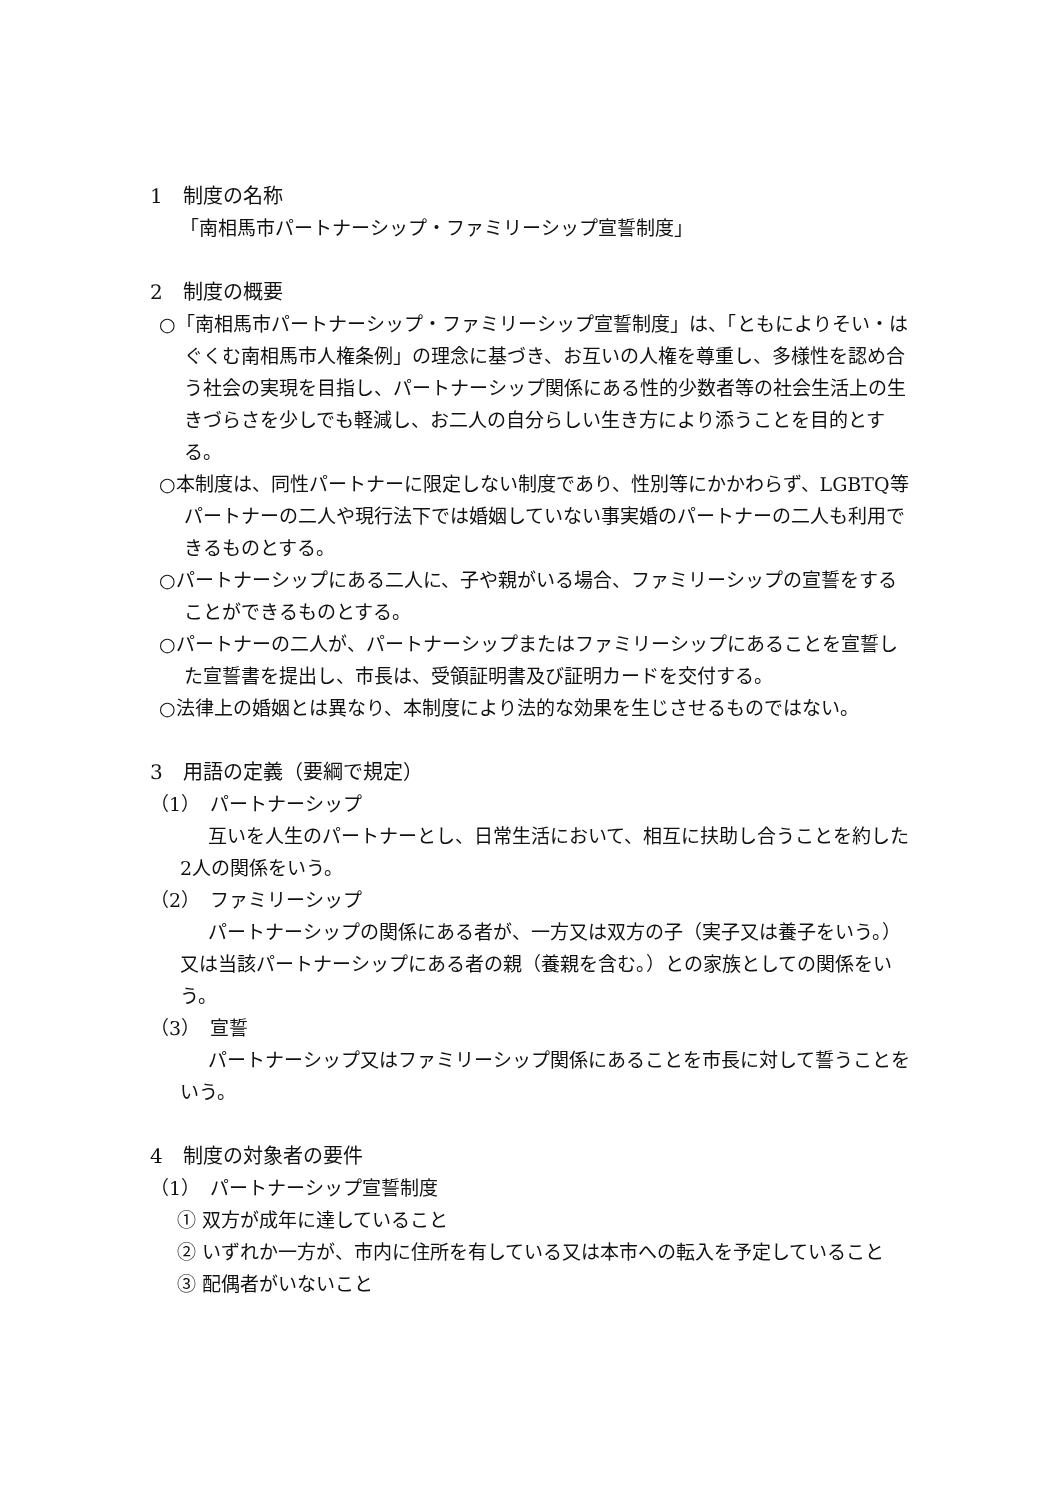1　制度の名称
「南相馬市パートナーシップ・ファミリーシップ宣誓制度」
2　制度の概要
○「南相馬市パートナーシップ・ファミリーシップ宣誓制度」は、「ともによりそい・はぐくむ南相馬市人権条例」の理念に基づき、お互いの人権を尊重し、多様性を認め合う社会の実現を目指し、パートナーシップ関係にある性的少数者等の社会生活上の生きづらさを少しでも軽減し、お二人の自分らしい生き方により添うことを目的とする。
○本制度は、同性パートナーに限定しない制度であり、性別等にかかわらず、LGBTQ等パートナーの二人や現行法下では婚姻していない事実婚のパートナーの二人も利用できるものとする。
○パートナーシップにある二人に、子や親がいる場合、ファミリーシップの宣誓をすることができるものとする。
○パートナーの二人が、パートナーシップまたはファミリーシップにあることを宣誓した宣誓書を提出し、市長は、受領証明書及び証明カードを交付する。
○法律上の婚姻とは異なり、本制度により法的な効果を生じさせるものではない。
3　用語の定義（要綱で規定）
（1）　パートナーシップ
互いを人生のパートナーとし、日常生活において、相互に扶助し合うことを約した2人の関係をいう。
（2）　ファミリーシップ
パートナーシップの関係にある者が、一方又は双方の子（実子又は養子をいう。）又は当該パートナーシップにある者の親（養親を含む。）との家族としての関係をいう。
（3）　宣誓
パートナーシップ又はファミリーシップ関係にあることを市長に対して誓うことをいう。
4　制度の対象者の要件
（1）　パートナーシップ宣誓制度
① 双方が成年に達していること
② いずれか一方が、市内に住所を有している又は本市への転入を予定していること
③ 配偶者がいないこと